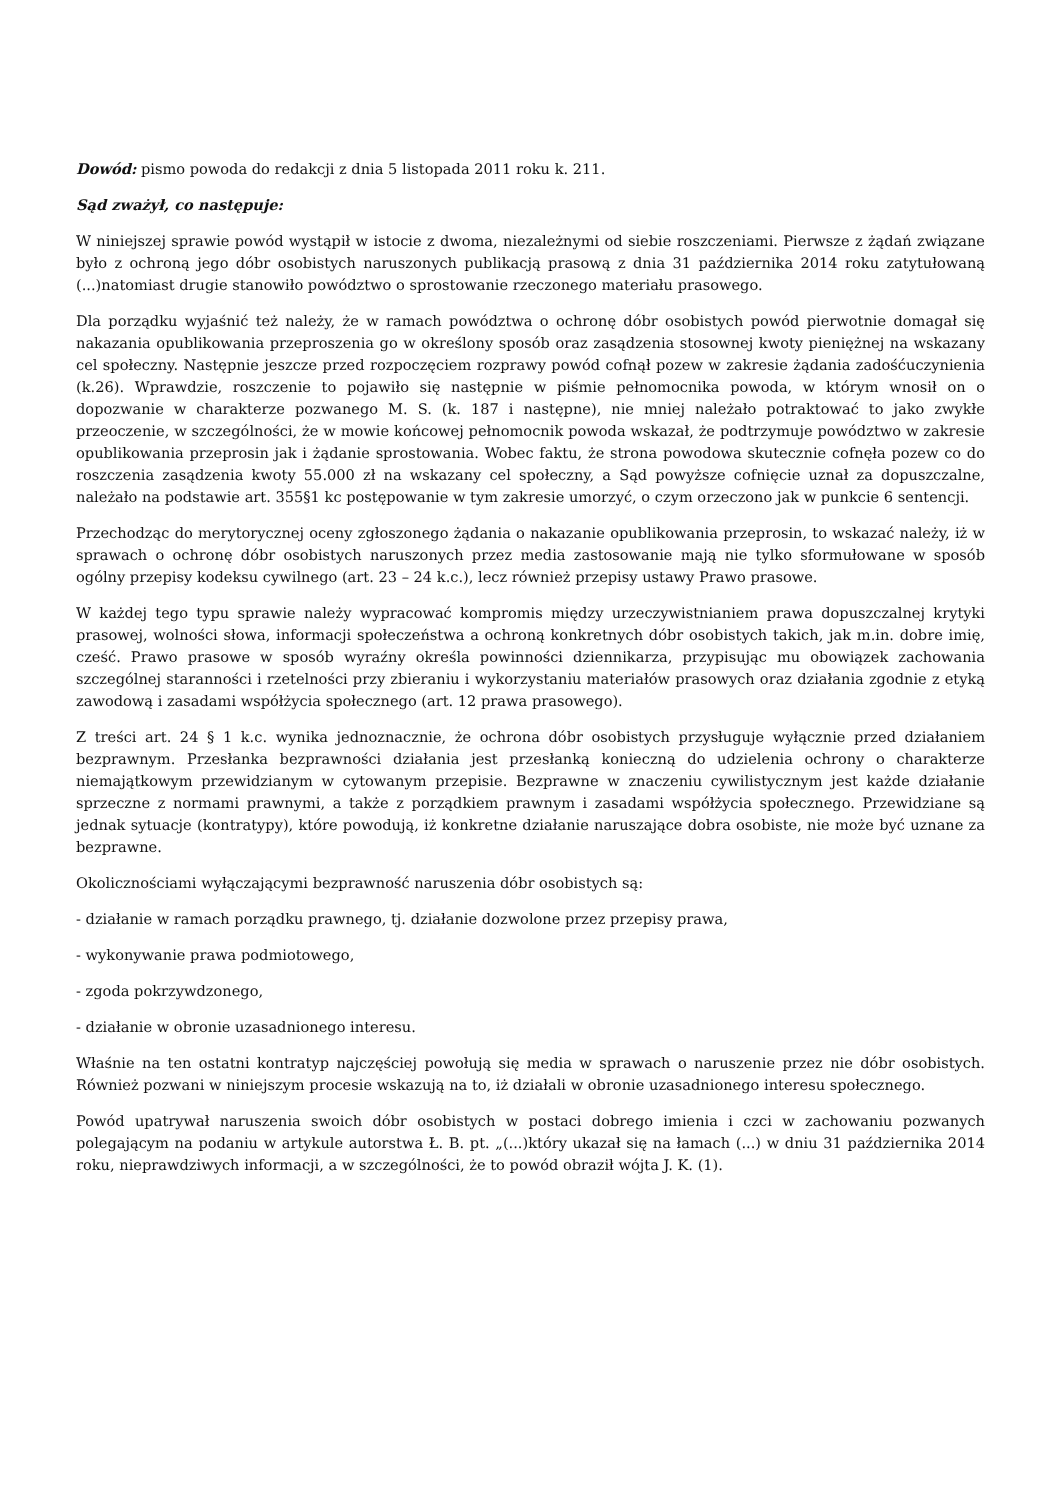Dowód: pismo powoda do redakcji z dnia 5 listopada 2011 roku k. 211.
Sąd zważył, co następuje:
W niniejszej sprawie powód wystąpił w istocie z dwoma, niezależnymi od siebie roszczeniami. Pierwsze z żądań związane było z ochroną jego dóbr osobistych naruszonych publikacją prasową z dnia 31 października 2014 roku zatytułowaną (...)natomiast drugie stanowiło powództwo o sprostowanie rzeczonego materiału prasowego.
Dla porządku wyjaśnić też należy, że w ramach powództwa o ochronę dóbr osobistych powód pierwotnie domagał się nakazania opublikowania przeproszenia go w określony sposób oraz zasądzenia stosownej kwoty pieniężnej na wskazany cel społeczny. Następnie jeszcze przed rozpoczęciem rozprawy powód cofnął pozew w zakresie żądania zadośćuczynienia (k.26). Wprawdzie, roszczenie to pojawiło się następnie w piśmie pełnomocnika powoda, w którym wnosił on o dopozwanie w charakterze pozwanego M. S. (k. 187 i następne), nie mniej należało potraktować to jako zwykłe przeoczenie, w szczególności, że w mowie końcowej pełnomocnik powoda wskazał, że podtrzymuje powództwo w zakresie opublikowania przeprosin jak i żądanie sprostowania. Wobec faktu, że strona powodowa skutecznie cofnęła pozew co do roszczenia zasądzenia kwoty 55.000 zł na wskazany cel społeczny, a Sąd powyższe cofnięcie uznał za dopuszczalne, należało na podstawie art. 355§1 kc postępowanie w tym zakresie umorzyć, o czym orzeczono jak w punkcie 6 sentencji.
Przechodząc do merytorycznej oceny zgłoszonego żądania o nakazanie opublikowania przeprosin, to wskazać należy, iż w sprawach o ochronę dóbr osobistych naruszonych przez media zastosowanie mają nie tylko sformułowane w sposób ogólny przepisy kodeksu cywilnego (art. 23 – 24 k.c.), lecz również przepisy ustawy Prawo prasowe.
W każdej tego typu sprawie należy wypracować kompromis między urzeczywistnianiem prawa dopuszczalnej krytyki prasowej, wolności słowa, informacji społeczeństwa a ochroną konkretnych dóbr osobistych takich, jak m.in. dobre imię, cześć. Prawo prasowe w sposób wyraźny określa powinności dziennikarza, przypisując mu obowiązek zachowania szczególnej staranności i rzetelności przy zbieraniu i wykorzystaniu materiałów prasowych oraz działania zgodnie z etyką zawodową i zasadami współżycia społecznego (art. 12 prawa prasowego).
Z treści art. 24 § 1 k.c. wynika jednoznacznie, że ochrona dóbr osobistych przysługuje wyłącznie przed działaniem bezprawnym. Przesłanka bezprawności działania jest przesłanką konieczną do udzielenia ochrony o charakterze niemajątkowym przewidzianym w cytowanym przepisie. Bezprawne w znaczeniu cywilistycznym jest każde działanie sprzeczne z normami prawnymi, a także z porządkiem prawnym i zasadami współżycia społecznego. Przewidziane są jednak sytuacje (kontratypy), które powodują, iż konkretne działanie naruszające dobra osobiste, nie może być uznane za bezprawne.
Okolicznościami wyłączającymi bezprawność naruszenia dóbr osobistych są:
- działanie w ramach porządku prawnego, tj. działanie dozwolone przez przepisy prawa,
- wykonywanie prawa podmiotowego,
- zgoda pokrzywdzonego,
- działanie w obronie uzasadnionego interesu.
Właśnie na ten ostatni kontratyp najczęściej powołują się media w sprawach o naruszenie przez nie dóbr osobistych. Również pozwani w niniejszym procesie wskazują na to, iż działali w obronie uzasadnionego interesu społecznego.
Powód upatrywał naruszenia swoich dóbr osobistych w postaci dobrego imienia i czci w zachowaniu pozwanych polegającym na podaniu w artykule autorstwa Ł. B. pt. „(...)który ukazał się na łamach (...) w dniu 31 października 2014 roku, nieprawdziwych informacji, a w szczególności, że to powód obraził wójta J. K. (1).